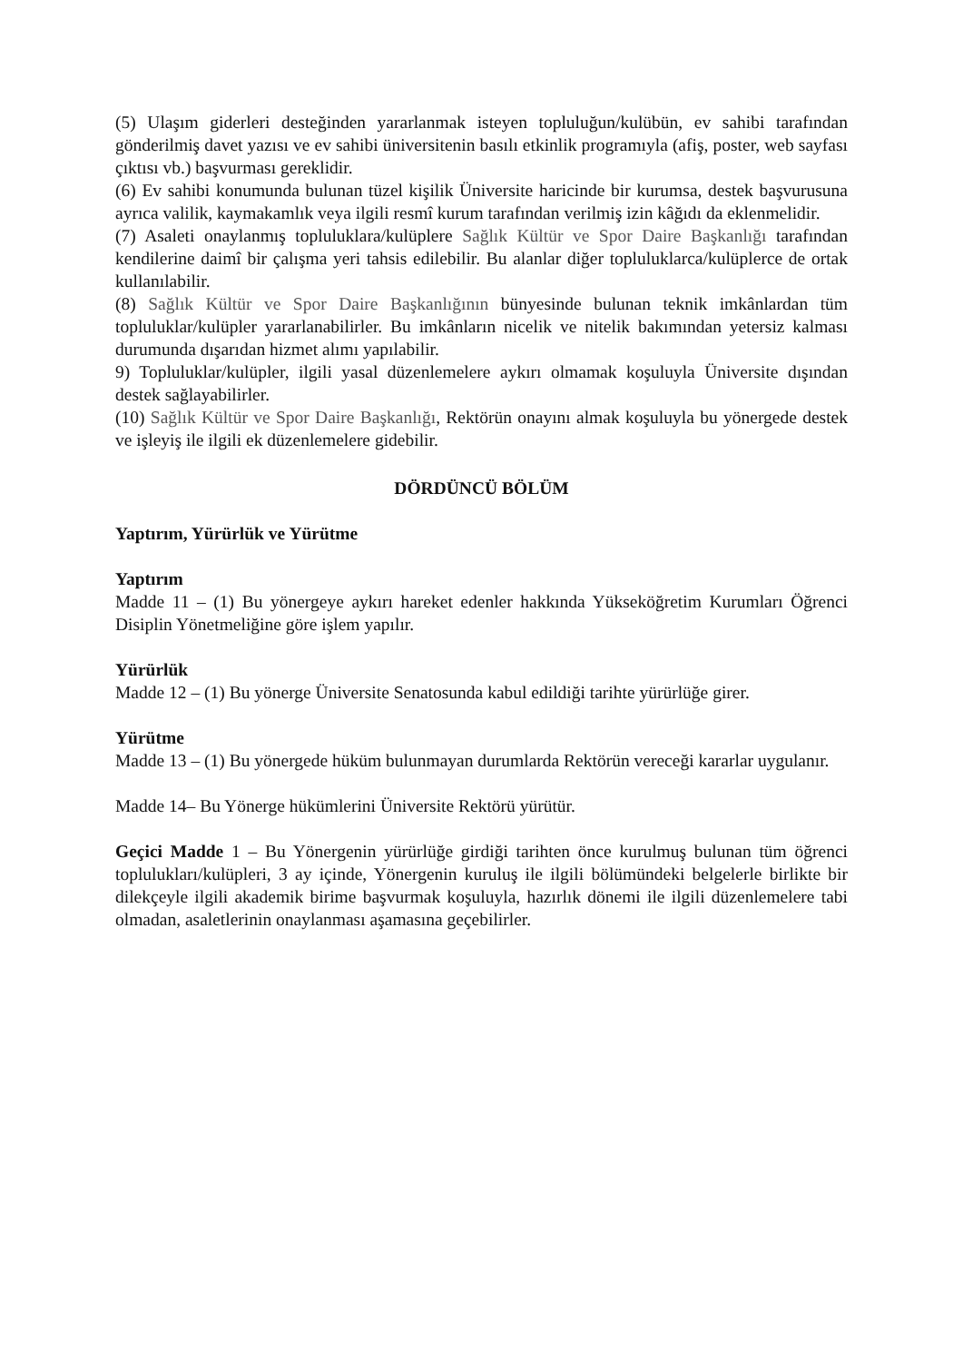(5) Ulaşım giderleri desteğinden yararlanmak isteyen topluluğun/kulübün, ev sahibi tarafından gönderilmiş davet yazısı ve ev sahibi üniversitenin basılı etkinlik programıyla (afiş, poster, web sayfası çıktısı vb.) başvurması gereklidir.
(6) Ev sahibi konumunda bulunan tüzel kişilik Üniversite haricinde bir kurumsa, destek başvurusuna ayrıca valilik, kaymakamlık veya ilgili resmî kurum tarafından verilmiş izin kâğıdı da eklenmelidir.
(7) Asaleti onaylanmış topluluklara/kulüplere Sağlık Kültür ve Spor Daire Başkanlığı tarafından kendilerine daimî bir çalışma yeri tahsis edilebilir. Bu alanlar diğer topluluklarca/kulüplerce de ortak kullanılabilir.
(8) Sağlık Kültür ve Spor Daire Başkanlığının bünyesinde bulunan teknik imkânlardan tüm topluluklar/kulüpler yararlanabilirler. Bu imkânların nicelik ve nitelik bakımından yetersiz kalması durumunda dışarıdan hizmet alımı yapılabilir.
9) Topluluklar/kulüpler, ilgili yasal düzenlemelere aykırı olmamak koşuluyla Üniversite dışından destek sağlayabilirler.
(10) Sağlık Kültür ve Spor Daire Başkanlığı, Rektörün onayını almak koşuluyla bu yönergede destek ve işleyiş ile ilgili ek düzenlemelere gidebilir.
DÖRDÜNCÜ BÖLÜM
Yaptırım, Yürürlük ve Yürütme
Yaptırım
Madde 11 – (1) Bu yönergeye aykırı hareket edenler hakkında Yükseköğretim Kurumları Öğrenci Disiplin Yönetmeliğine göre işlem yapılır.
Yürürlük
Madde 12 – (1) Bu yönerge Üniversite Senatosunda kabul edildiği tarihte yürürlüğe girer.
Yürütme
Madde 13 – (1) Bu yönergede hüküm bulunmayan durumlarda Rektörün vereceği kararlar uygulanır.
Madde 14– Bu Yönerge hükümlerini Üniversite Rektörü yürütür.
Geçici Madde 1 – Bu Yönergenin yürürlüğe girdiği tarihten önce kurulmuş bulunan tüm öğrenci toplulukları/kulüpleri, 3 ay içinde, Yönergenin kuruluş ile ilgili bölümündeki belgelerle birlikte bir dilekçeyle ilgili akademik birime başvurmak koşuluyla, hazırlık dönemi ile ilgili düzenlemelere tabi olmadan, asaletlerinin onaylanması aşamasına geçebilirler.